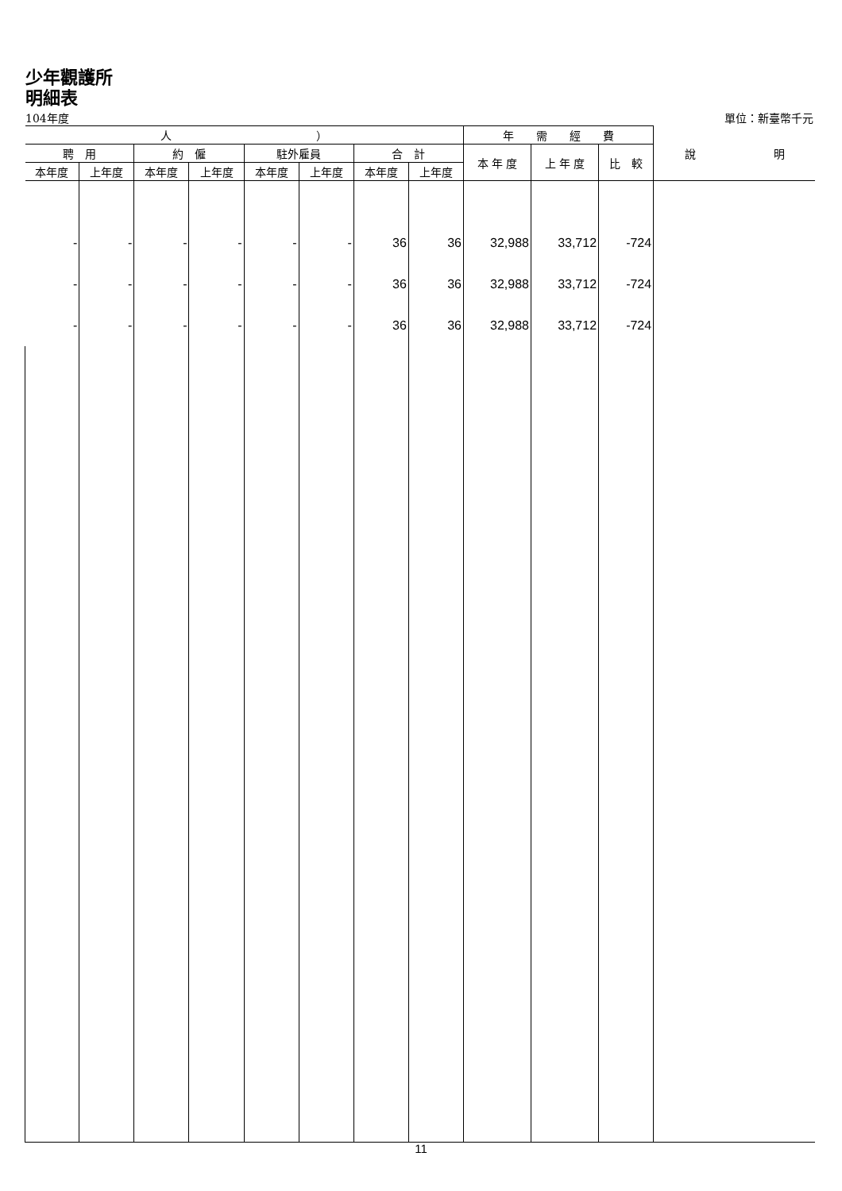少年觀護所
明細表
104年度 單位：新臺幣千元
| 人 ） | | | | | | | | 年 需 經 費 | | | 說 明 |
| --- | --- | --- | --- | --- | --- | --- | --- | --- | --- | --- | --- |
| 聘 用 | | 約 僱 | | 駐外雇員 | | 合 計 | | 本 年 度 | 上 年 度 | 比 較 | |
| 本年度 | 上年度 | 本年度 | 上年度 | 本年度 | 上年度 | 本年度 | 上年度 | | | | |
| - | - | - | - | - | - | 36 | 36 | 32,988 | 33,712 | -724 | |
| - | - | - | - | - | - | 36 | 36 | 32,988 | 33,712 | -724 | |
| - | - | - | - | - | - | 36 | 36 | 32,988 | 33,712 | -724 | |
11